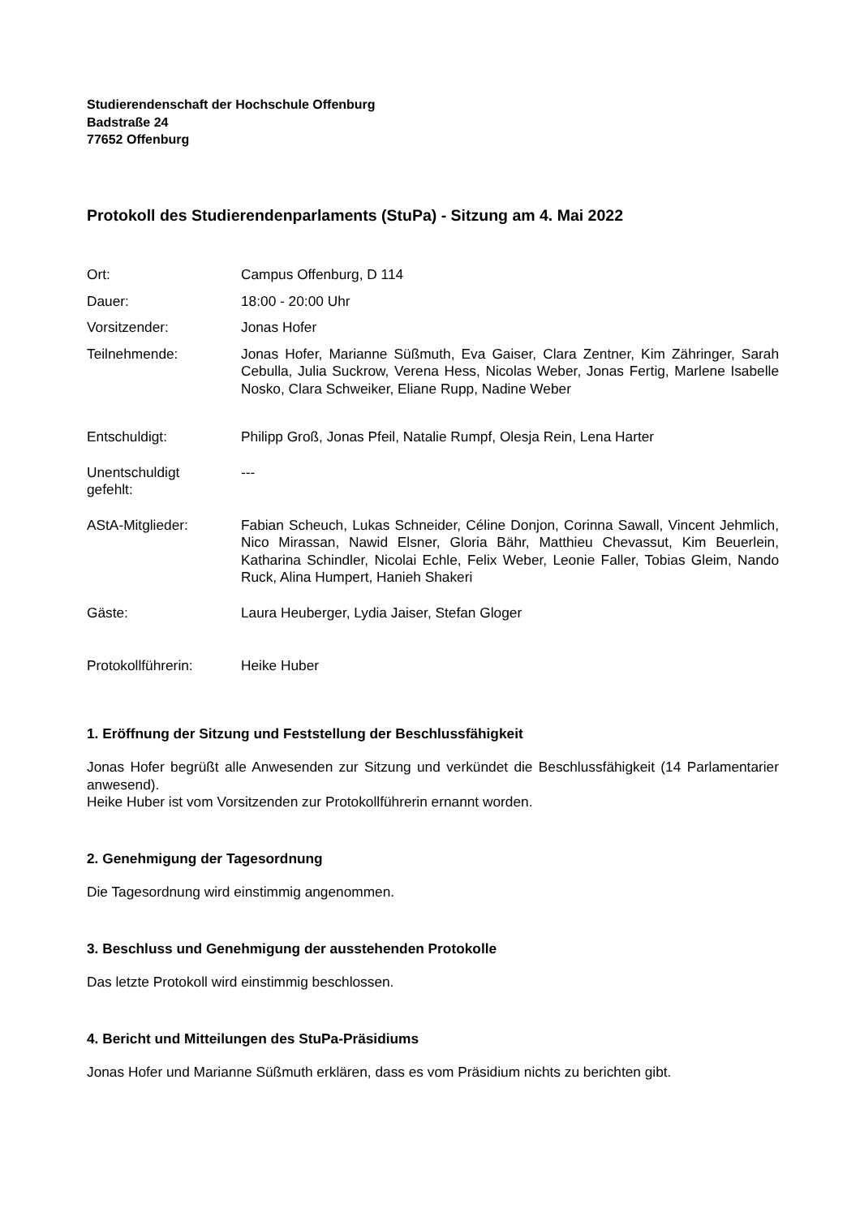Studierendenschaft der Hochschule Offenburg
Badstraße 24
77652 Offenburg
Protokoll des Studierendenparlaments (StuPa) - Sitzung am 4. Mai 2022
Ort: Campus Offenburg, D 114
Dauer: 18:00 - 20:00 Uhr
Vorsitzender: Jonas Hofer
Teilnehmende: Jonas Hofer, Marianne Süßmuth, Eva Gaiser, Clara Zentner, Kim Zähringer, Sarah Cebulla, Julia Suckrow, Verena Hess, Nicolas Weber, Jonas Fertig, Marlene Isabelle Nosko, Clara Schweiker, Eliane Rupp, Nadine Weber
Entschuldigt: Philipp Groß, Jonas Pfeil, Natalie Rumpf, Olesja Rein, Lena Harter
Unentschuldigt
gefehlt:
---
AStA-Mitglieder: Fabian Scheuch, Lukas Schneider, Céline Donjon, Corinna Sawall, Vincent Jehmlich, Nico Mirassan, Nawid Elsner, Gloria Bähr, Matthieu Chevassut, Kim Beuerlein, Katharina Schindler, Nicolai Echle, Felix Weber, Leonie Faller, Tobias Gleim, Nando Ruck, Alina Humpert, Hanieh Shakeri
Gäste: Laura Heuberger, Lydia Jaiser, Stefan Gloger
Protokollführerin: Heike Huber
1. Eröffnung der Sitzung und Feststellung der Beschlussfähigkeit
Jonas Hofer begrüßt alle Anwesenden zur Sitzung und verkündet die Beschlussfähigkeit (14 Parlamentarier anwesend).
Heike Huber ist vom Vorsitzenden zur Protokollführerin ernannt worden.
2. Genehmigung der Tagesordnung
Die Tagesordnung wird einstimmig angenommen.
3. Beschluss und Genehmigung der ausstehenden Protokolle
Das letzte Protokoll wird einstimmig beschlossen.
4. Bericht und Mitteilungen des StuPa-Präsidiums
Jonas Hofer und Marianne Süßmuth erklären, dass es vom Präsidium nichts zu berichten gibt.